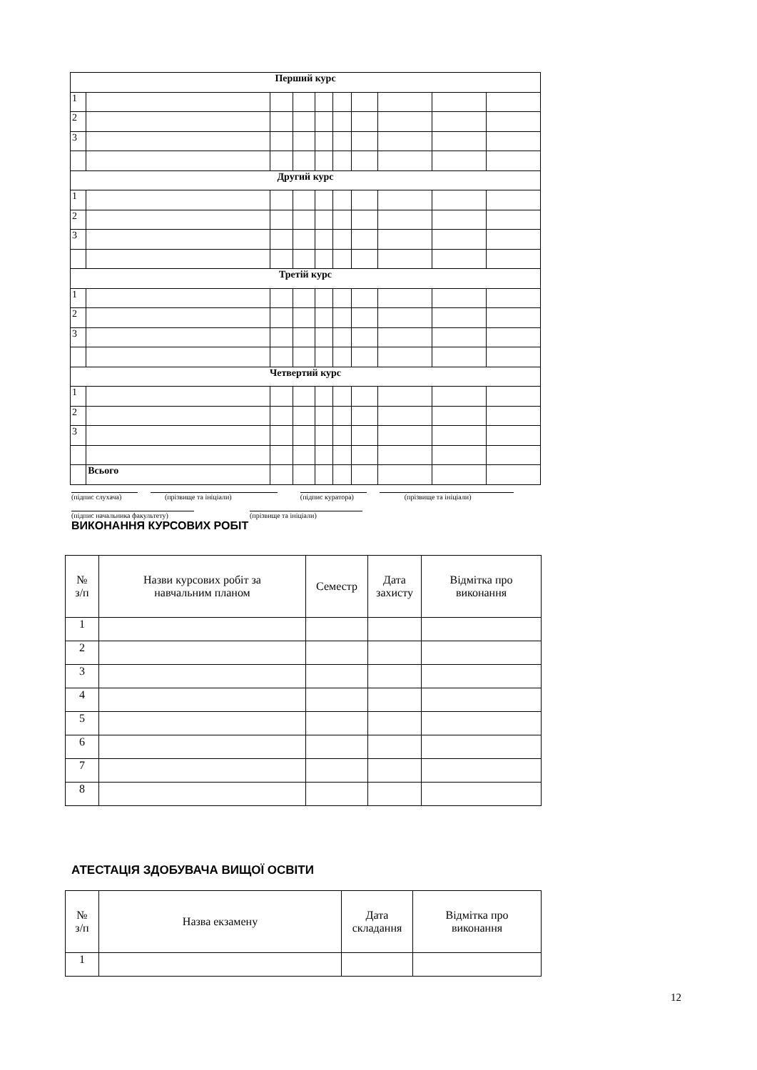| Перший курс | | | | | | | | | |
| 1 | | | | | | | | | |
| 2 | | | | | | | | | |
| 3 | | | | | | | | | |
| Другий курс | | | | | | | | | |
| 1 | | | | | | | | | |
| 2 | | | | | | | | | |
| 3 | | | | | | | | | |
| Третій курс | | | | | | | | | |
| 1 | | | | | | | | | |
| 2 | | | | | | | | | |
| 3 | | | | | | | | | |
| Четвертий курс | | | | | | | | | |
| 1 | | | | | | | | | |
| 2 | | | | | | | | | |
| 3 | | | | | | | | | |
| | Всього | | | | | | | | |
(підпис слухача) (прізвище та ініціали) (підпис куратора) (прізвище та ініціали)
(підпис начальника факультету) (прізвище та ініціали)
ВИКОНАННЯ КУРСОВИХ РОБІТ
| № з/п | Назви курсових робіт за навчальним планом | Семестр | Дата захисту | Відмітка про виконання |
| --- | --- | --- | --- | --- |
| 1 | | | | |
| 2 | | | | |
| 3 | | | | |
| 4 | | | | |
| 5 | | | | |
| 6 | | | | |
| 7 | | | | |
| 8 | | | | |
АТЕСТАЦІЯ ЗДОБУВАЧА ВИЩОЇ ОСВІТИ
| № з/п | Назва екзамену | Дата складання | Відмітка про виконання |
| --- | --- | --- | --- |
| 1 | | | |
12